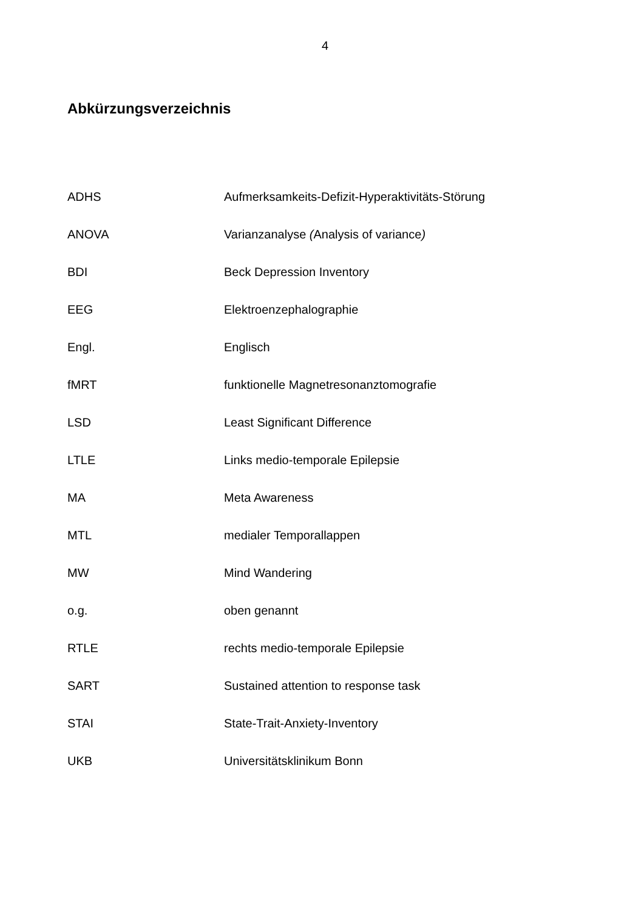4
Abkürzungsverzeichnis
ADHS Aufmerksamkeits-Defizit-Hyperaktivitäts-Störung
ANOVA Varianzanalyse (Analysis of variance)
BDI Beck Depression Inventory
EEG Elektroenzephalographie
Engl. Englisch
fMRT funktionelle Magnetresonanztomografie
LSD Least Significant Difference
LTLE Links medio-temporale Epilepsie
MA Meta Awareness
MTL medialer Temporallappen
MW Mind Wandering
o.g. oben genannt
RTLE rechts medio-temporale Epilepsie
SART Sustained attention to response task
STAI State-Trait-Anxiety-Inventory
UKB Universitätsklinikum Bonn